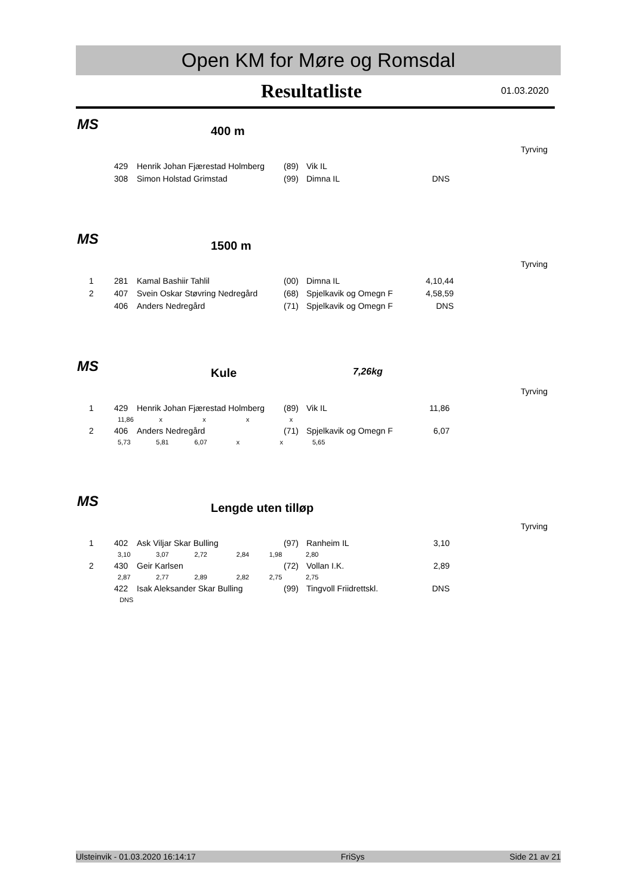Open KM for Møre og Romsdal
Resultatliste
01.03.2020
MS 400 m
Tyrving
| | 429 | Henrik Johan Fjærestad Holmberg | (89) | Vik IL | |
| | 308 | Simon Holstad Grimstad | (99) | Dimna IL | DNS |
MS 1500 m
Tyrving
| 1 | 281 | Kamal Bashiir Tahlil | (00) | Dimna IL | 4,10,44 |
| 2 | 407 | Svein Oskar Støvring Nedregård | (68) | Spjelkavik og Omegn F | 4,58,59 |
| | 406 | Anders Nedregård | (71) | Spjelkavik og Omegn F | DNS |
MS Kule 7,26kg
Tyrving
| 1 | 429 | Henrik Johan Fjærestad Holmberg | (89) | Vik IL | 11,86 |
| | 11,86 x x x x | | | | |
| 2 | 406 | Anders Nedregård | (71) | Spjelkavik og Omegn F | 6,07 |
| | 5,73 5,81 6,07 x x 5,65 | | | | |
MS Lengde uten tilløp
Tyrving
| 1 | 402 | Ask Viljar Skar Bulling | (97) | Ranheim IL | 3,10 |
| | 3,10 3,07 2,72 2,84 1,98 2,80 | | | | |
| 2 | 430 | Geir Karlsen | (72) | Vollan I.K. | 2,89 |
| | 2,87 2,77 2,89 2,82 2,75 2,75 | | | | |
| | 422 | Isak Aleksander Skar Bulling | (99) | Tingvoll Friidrettskl. | DNS |
| | DNS | | | | |
Ulsteinvik - 01.03.2020 16:14:17 FriSys Side 21 av 21